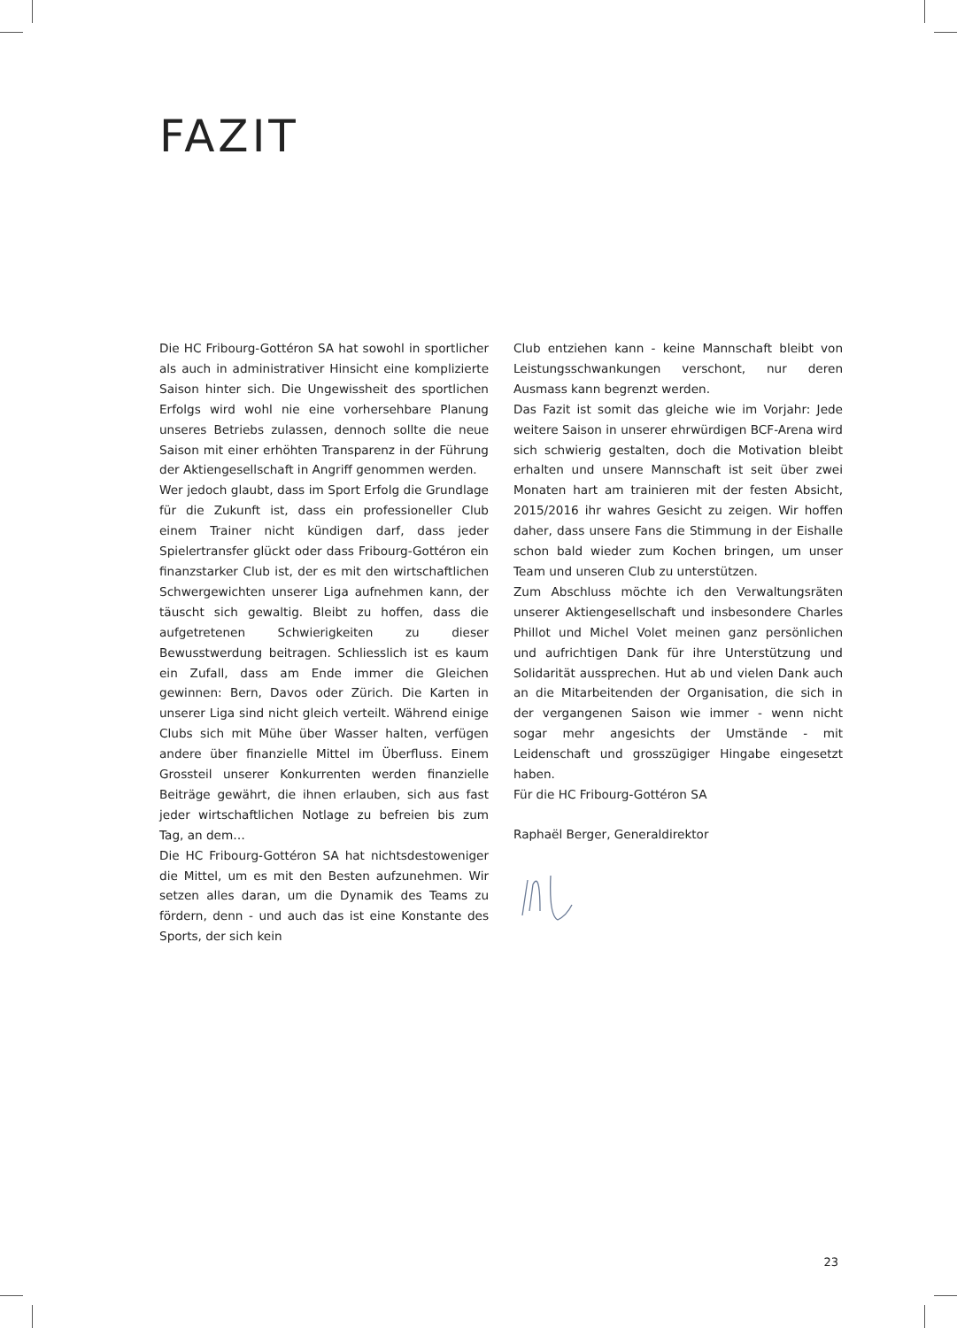FAZIT
Die HC Fribourg-Gottéron SA hat sowohl in sportlicher als auch in administrativer Hinsicht eine komplizierte Saison hinter sich. Die Ungewissheit des sportlichen Erfolgs wird wohl nie eine vorhersehbare Planung unseres Betriebs zulassen, dennoch sollte die neue Saison mit einer erhöhten Transparenz in der Führung der Aktiengesellschaft in Angriff genommen werden.
Wer jedoch glaubt, dass im Sport Erfolg die Grundlage für die Zukunft ist, dass ein professioneller Club einem Trainer nicht kündigen darf, dass jeder Spielertransfer glückt oder dass Fribourg-Gottéron ein finanzstarker Club ist, der es mit den wirtschaftlichen Schwergewichten unserer Liga aufnehmen kann, der täuscht sich gewaltig. Bleibt zu hoffen, dass die aufgetretenen Schwierigkeiten zu dieser Bewusstwerdung beitragen. Schliesslich ist es kaum ein Zufall, dass am Ende immer die Gleichen gewinnen: Bern, Davos oder Zürich. Die Karten in unserer Liga sind nicht gleich verteilt. Während einige Clubs sich mit Mühe über Wasser halten, verfügen andere über finanzielle Mittel im Überfluss. Einem Grossteil unserer Konkurrenten werden finanzielle Beiträge gewährt, die ihnen erlauben, sich aus fast jeder wirtschaftlichen Notlage zu befreien bis zum Tag, an dem…
Die HC Fribourg-Gottéron SA hat nichtsdestoweniger die Mittel, um es mit den Besten aufzunehmen. Wir setzen alles daran, um die Dynamik des Teams zu fördern, denn - und auch das ist eine Konstante des Sports, der sich kein
Club entziehen kann - keine Mannschaft bleibt von Leistungsschwankungen verschont, nur deren Ausmass kann begrenzt werden.
Das Fazit ist somit das gleiche wie im Vorjahr: Jede weitere Saison in unserer ehrwürdigen BCF-Arena wird sich schwierig gestalten, doch die Motivation bleibt erhalten und unsere Mannschaft ist seit über zwei Monaten hart am trainieren mit der festen Absicht, 2015/2016 ihr wahres Gesicht zu zeigen. Wir hoffen daher, dass unsere Fans die Stimmung in der Eishalle schon bald wieder zum Kochen bringen, um unser Team und unseren Club zu unterstützen.
Zum Abschluss möchte ich den Verwaltungsräten unserer Aktiengesellschaft und insbesondere Charles Phillot und Michel Volet meinen ganz persönlichen und aufrichtigen Dank für ihre Unterstützung und Solidarität aussprechen. Hut ab und vielen Dank auch an die Mitarbeitenden der Organisation, die sich in der vergangenen Saison wie immer - wenn nicht sogar mehr angesichts der Umstände - mit Leidenschaft und grosszügiger Hingabe eingesetzt haben.
Für die HC Fribourg-Gottéron SA
Raphaël Berger, Generaldirektor
23